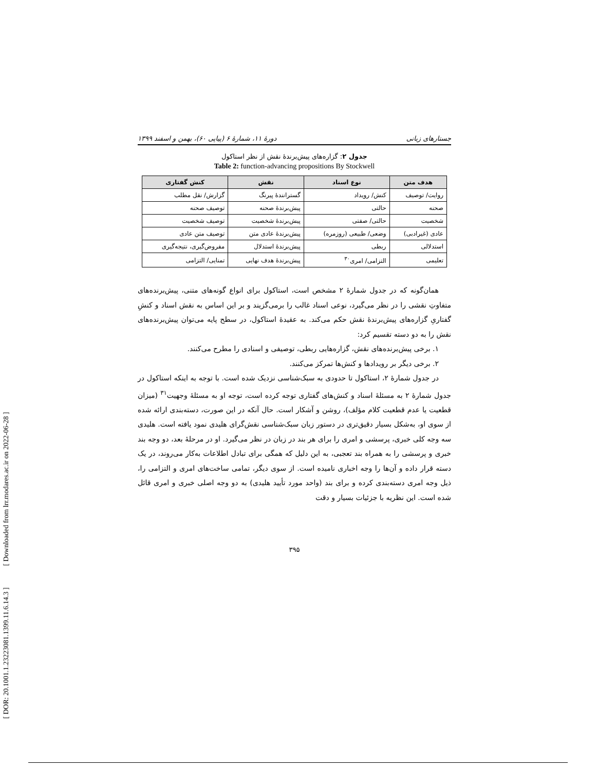[ DOR: 20.1001.1.23223081.1399.11.6.14.3 ] [ Downloaded from lrr.modares.ac.ir on 2022-06-28 ]
جستارهای زبانی دورهٔ ۱۱، شمارهٔ ۶ (پیاپی ۶۰)، بهمن و اسفند ۱۳۹۹
جدول ۲: گزاره‌های پیش‌برندهٔ نقش از نظر استاکول
Table 2: function-advancing propositions By Stockwell
| هدف متن | نوع اسناد | نقش | کنش گفتاری |
| --- | --- | --- | --- |
| روایت/ توصیف | کنش/ رویداد | گسترانندهٔ پیرنگ | گزارش/ نقل مطلب |
| صحنه | حالتی | پیش‌برندهٔ صحنه | توصیف صحنه |
| شخصیت | حالتی/ صفتی | پیش‌برندهٔ شخصیت | توصیف شخصیت |
| عادی (غیرادبی) | وضعی/ طبیعی (روزمره) | پیش‌برندهٔ عادی متن | توصیف متن عادی |
| استدلالی | ربطی | پیش‌برندهٔ استدلال | مفروض‌گیری، نتیجه‌گیری |
| تعلیمی | التزامی/ امری<sup>۳۰</sup> | پیش‌برندهٔ هدف نهایی | تمنایی/ التزامی |
همان‌گونه که در جدول شمارهٔ ۲ مشخص است، استاکول برای انواع گونه‌های متنی، پیش‌برنده‌های متفاوتِ نقشی را در نظر می‌گیرد، نوعی اسناد غالب را برمی‌گزیند و بر این اساس به نقش اسناد و کنشِ گفتاریِ گزاره‌های پیش‌برندهٔ نقش حکم می‌کند. به عقیدهٔ استاکول، در سطح پایه می‌توان پیش‌برنده‌های نقش را به دو دسته تقسیم کرد:
۱. برخی پیش‌برنده‌های نقش، گزاره‌هایی ربطی، توصیفی و اسنادی را مطرح می‌کنند.
۲. برخی دیگر بر رویدادها و کنش‌ها تمرکز می‌کنند.
در جدول شمارهٔ ۲، استاکول تا حدودی به سبک‌شناسی نزدیک شده است. با توجه به اینکه استاکول در جدول شمارهٔ ۲ به مسئلهٔ اسناد و کنش‌های گفتاری توجه کرده است، توجه او به مسئلهٔ وجهیت<sup>۳۱</sup> (میزان قطعیت یا عدم قطعیت کلام مؤلف)، روشن و آشکار است. حال آنکه در این صورت، دسته‌بندی ارائه شده از سوی او، به‌شکل بسیار دقیق‌تری در دستور زبان سبک‌شناسی نقش‌گرای هلیدی نمود یافته است. هلیدی سه وجه کلی خبری، پرسشی و امری را برای هر بند در زبان در نظر می‌گیرد. او در مرحلهٔ بعد، دو وجه بند خبری و پرسشی را به همراه بند تعجبی، به این دلیل که همگی برای تبادل اطلاعات به‌کار می‌روند، در یک دسته قرار داده و آن‌ها را وجه اخباری نامیده است. از سوی دیگر، تمامی ساخت‌های امری و التزامی را، ذیل وجه امری دسته‌بندی کرده و برای بند (واحد مورد تأیید هلیدی) به دو وجه اصلی خبری و امری قائل شده است. این نظریه با جزئیات بسیار و دقت
۳۹۵